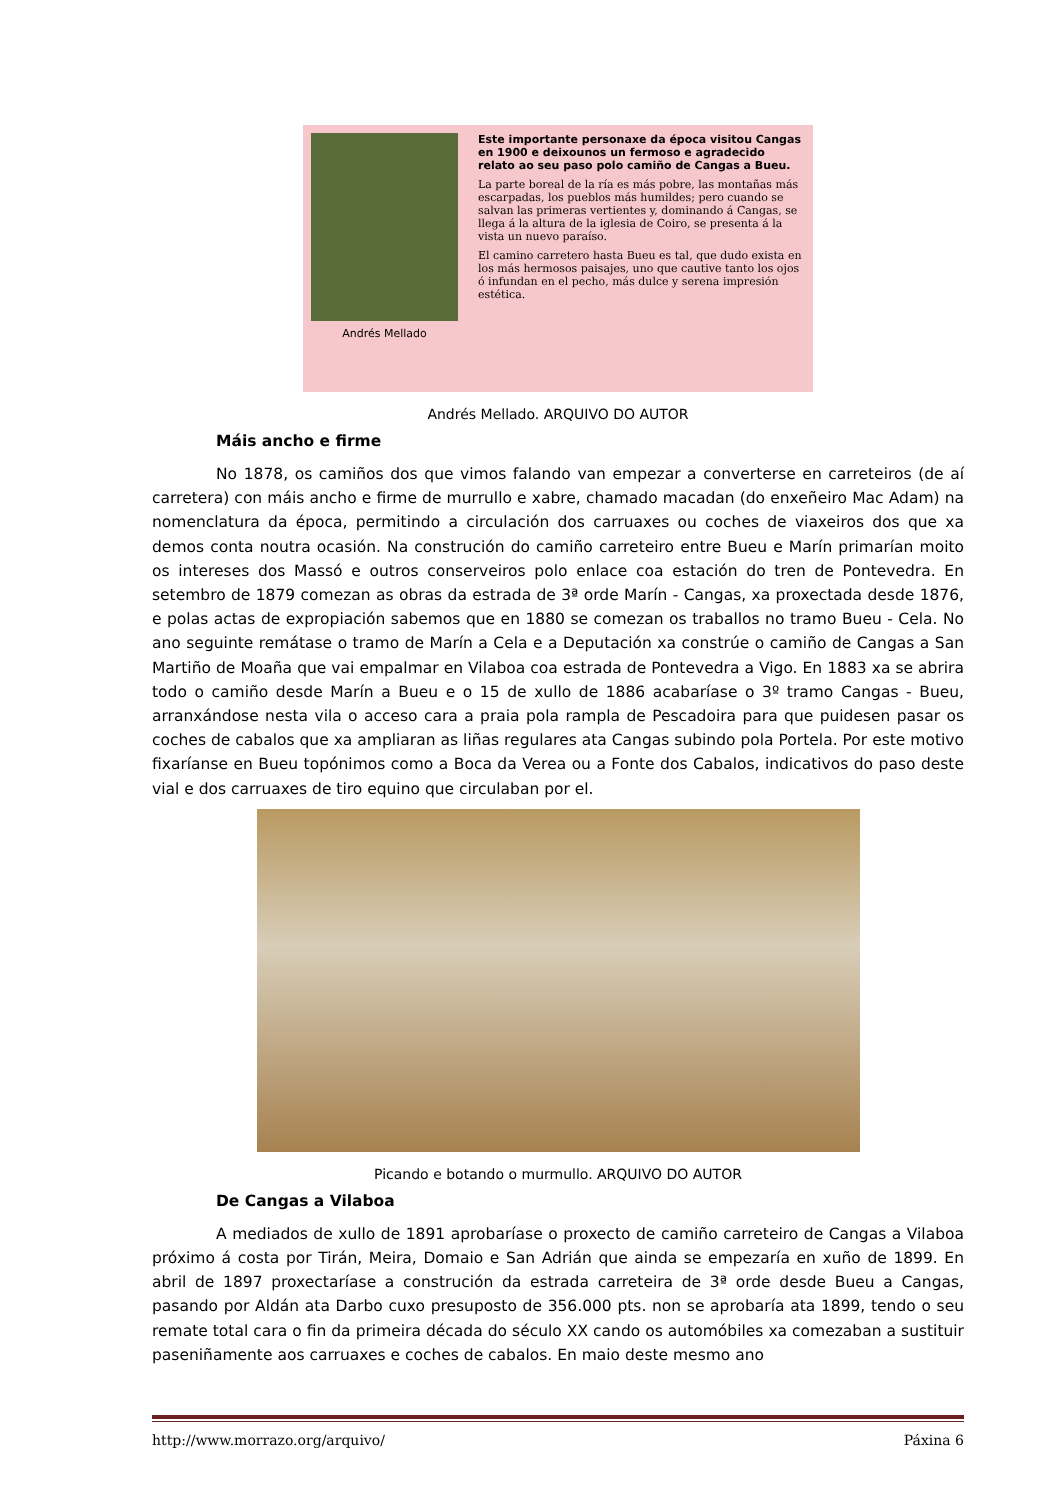Este importante personaxe da época visitou Cangas en 1900 e deixounos un fermoso e agradecido relato ao seu paso polo camiño de Cangas a Bueu.
La parte boreal de la ría es más pobre, las montañas más escarpadas, los pueblos más humildes; pero cuando se salvan las primeras vertientes y, dominando á Cangas, se llega á la altura de la iglesia de Coiro, se presenta á la vista un nuevo paraíso.
Andrés Mellado
El camino carretero hasta Bueu es tal, que dudo exista en los más hermosos paisajes, uno que cautive tanto los ojos ó infundan en el pecho, más dulce y serena impresión estética.
Andrés Mellado. ARQUIVO DO AUTOR
Máis ancho e firme
No 1878, os camiños dos que vimos falando van empezar a converterse en carreteiros (de aí carretera) con máis ancho e firme de murrullo e xabre, chamado macadan (do enxeñeiro Mac Adam) na nomenclatura da época, permitindo a circulación dos carruaxes ou coches de viaxeiros dos que xa demos conta noutra ocasión. Na construción do camiño carreteiro entre Bueu e Marín primarían moito os intereses dos Massó e outros conserveiros polo enlace coa estación do tren de Pontevedra. En setembro de 1879 comezan as obras da estrada de 3ª orde Marín - Cangas, xa proxectada desde 1876, e polas actas de expropiación sabemos que en 1880 se comezan os traballos no tramo Bueu - Cela. No ano seguinte remátase o tramo de Marín a Cela e a Deputación xa constrúe o camiño de Cangas a San Martiño de Moaña que vai empalmar en Vilaboa coa estrada de Pontevedra a Vigo. En 1883 xa se abrira todo o camiño desde Marín a Bueu e o 15 de xullo de 1886 acabaríase o 3º tramo Cangas - Bueu, arranxándose nesta vila o acceso cara a praia pola rampla de Pescadoira para que puidesen pasar os coches de cabalos que xa ampliaran as liñas regulares ata Cangas subindo pola Portela. Por este motivo fixaríanse en Bueu topónimos como a Boca da Verea ou a Fonte dos Cabalos, indicativos do paso deste vial e dos carruaxes de tiro equino que circulaban por el.
Picando e botando o murmullo. ARQUIVO DO AUTOR
De Cangas a Vilaboa
A mediados de xullo de 1891 aprobaríase o proxecto de camiño carreteiro de Cangas a Vilaboa próximo á costa por Tirán, Meira, Domaio e San Adrián que ainda se empezaría en xuño de 1899. En abril de 1897 proxectaríase a construción da estrada carreteira de 3ª orde desde Bueu a Cangas, pasando por Aldán ata Darbo cuxo presuposto de 356.000 pts. non se aprobaría ata 1899, tendo o seu remate total cara o fin da primeira década do século XX cando os automóbiles xa comezaban a sustituir paseniñamente aos carruaxes e coches de cabalos. En maio deste mesmo ano
http://www.morrazo.org/arquivo/ Páxina 6